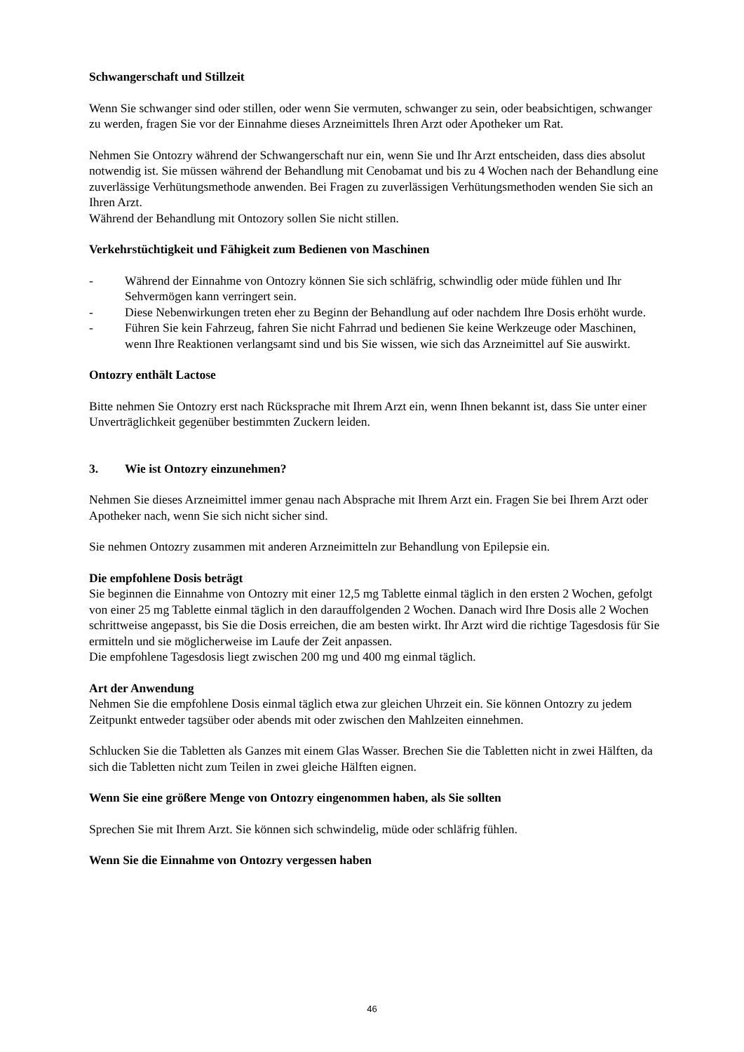Schwangerschaft und Stillzeit
Wenn Sie schwanger sind oder stillen, oder wenn Sie vermuten, schwanger zu sein, oder beabsichtigen, schwanger zu werden, fragen Sie vor der Einnahme dieses Arzneimittels Ihren Arzt oder Apotheker um Rat.
Nehmen Sie Ontozry während der Schwangerschaft nur ein, wenn Sie und Ihr Arzt entscheiden, dass dies absolut notwendig ist. Sie müssen während der Behandlung mit Cenobamat und bis zu 4 Wochen nach der Behandlung eine zuverlässige Verhütungsmethode anwenden. Bei Fragen zu zuverlässigen Verhütungsmethoden wenden Sie sich an Ihren Arzt.
Während der Behandlung mit Ontozory sollen Sie nicht stillen.
Verkehrstüchtigkeit und Fähigkeit zum Bedienen von Maschinen
- Während der Einnahme von Ontozry können Sie sich schläfrig, schwindlig oder müde fühlen und Ihr Sehvermögen kann verringert sein.
- Diese Nebenwirkungen treten eher zu Beginn der Behandlung auf oder nachdem Ihre Dosis erhöht wurde.
- Führen Sie kein Fahrzeug, fahren Sie nicht Fahrrad und bedienen Sie keine Werkzeuge oder Maschinen, wenn Ihre Reaktionen verlangsamt sind und bis Sie wissen, wie sich das Arzneimittel auf Sie auswirkt.
Ontozry enthält Lactose
Bitte nehmen Sie Ontozry erst nach Rücksprache mit Ihrem Arzt ein, wenn Ihnen bekannt ist, dass Sie unter einer Unverträglichkeit gegenüber bestimmten Zuckern leiden.
3. Wie ist Ontozry einzunehmen?
Nehmen Sie dieses Arzneimittel immer genau nach Absprache mit Ihrem Arzt ein. Fragen Sie bei Ihrem Arzt oder Apotheker nach, wenn Sie sich nicht sicher sind.
Sie nehmen Ontozry zusammen mit anderen Arzneimitteln zur Behandlung von Epilepsie ein.
Die empfohlene Dosis beträgt
Sie beginnen die Einnahme von Ontozry mit einer 12,5 mg Tablette einmal täglich in den ersten 2 Wochen, gefolgt von einer 25 mg Tablette einmal täglich in den darauffolgenden 2 Wochen. Danach wird Ihre Dosis alle 2 Wochen schrittweise angepasst, bis Sie die Dosis erreichen, die am besten wirkt. Ihr Arzt wird die richtige Tagesdosis für Sie ermitteln und sie möglicherweise im Laufe der Zeit anpassen.
Die empfohlene Tagesdosis liegt zwischen 200 mg und 400 mg einmal täglich.
Art der Anwendung
Nehmen Sie die empfohlene Dosis einmal täglich etwa zur gleichen Uhrzeit ein. Sie können Ontozry zu jedem Zeitpunkt entweder tagsüber oder abends mit oder zwischen den Mahlzeiten einnehmen.
Schlucken Sie die Tabletten als Ganzes mit einem Glas Wasser. Brechen Sie die Tabletten nicht in zwei Hälften, da sich die Tabletten nicht zum Teilen in zwei gleiche Hälften eignen.
Wenn Sie eine größere Menge von Ontozry eingenommen haben, als Sie sollten
Sprechen Sie mit Ihrem Arzt. Sie können sich schwindelig, müde oder schläfrig fühlen.
Wenn Sie die Einnahme von Ontozry vergessen haben
46